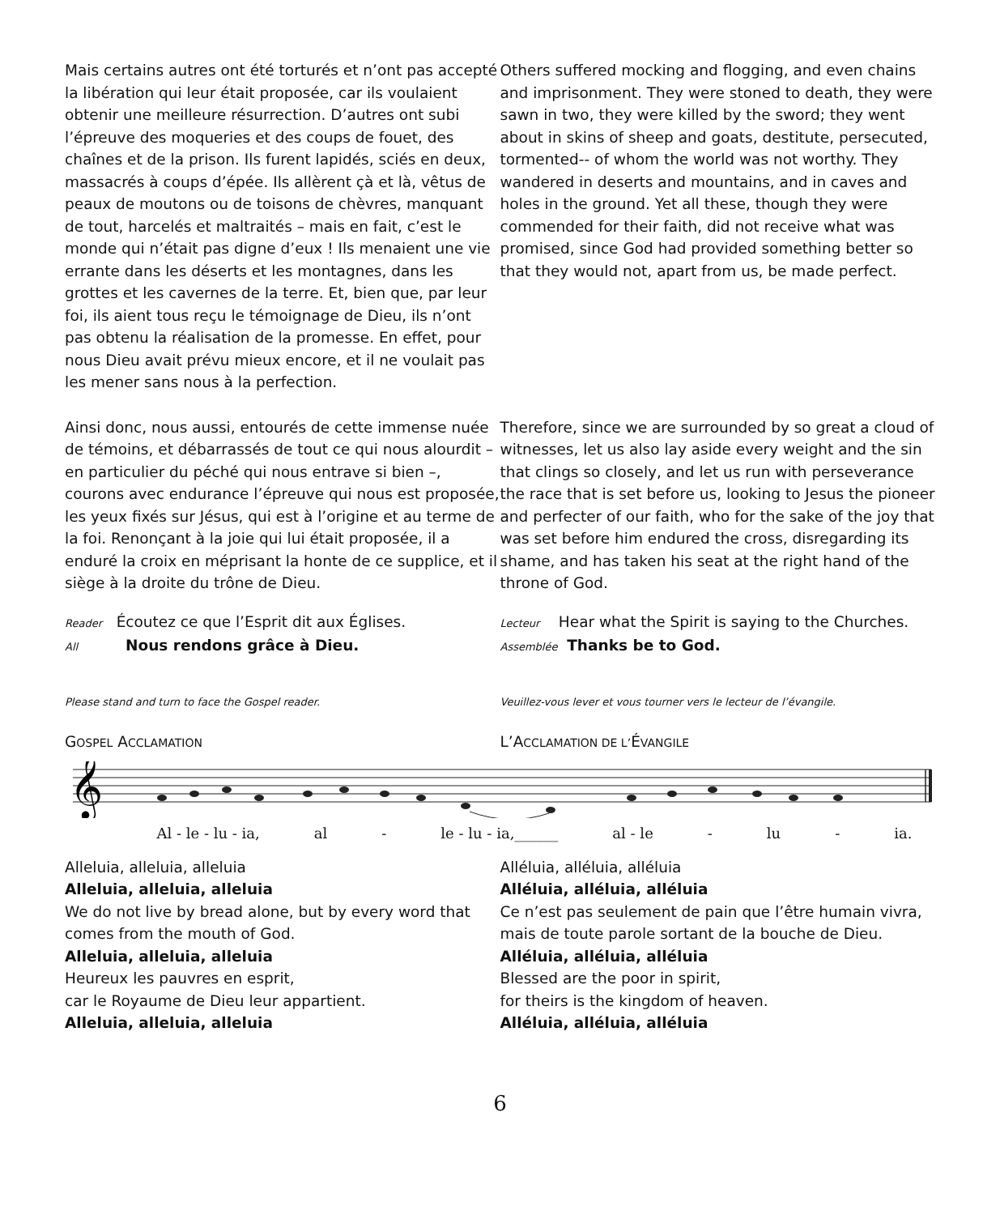Mais certains autres ont été torturés et n’ont pas accepté la libération qui leur était proposée, car ils voulaient obtenir une meilleure résurrection. D’autres ont subi l’épreuve des moqueries et des coups de fouet, des chaînes et de la prison. Ils furent lapidés, sciés en deux, massacrés à coups d’épée. Ils allèrent çà et là, vêtus de peaux de moutons ou de toisons de chèvres, manquant de tout, harcelés et maltraités – mais en fait, c’est le monde qui n’était pas digne d’eux ! Ils menaient une vie errante dans les déserts et les montagnes, dans les grottes et les cavernes de la terre. Et, bien que, par leur foi, ils aient tous reçu le témoignage de Dieu, ils n’ont pas obtenu la réalisation de la promesse. En effet, pour nous Dieu avait prévu mieux encore, et il ne voulait pas les mener sans nous à la perfection.
Others suffered mocking and flogging, and even chains and imprisonment. They were stoned to death, they were sawn in two, they were killed by the sword; they went about in skins of sheep and goats, destitute, persecuted, tormented-- of whom the world was not worthy. They wandered in deserts and mountains, and in caves and holes in the ground. Yet all these, though they were commended for their faith, did not receive what was promised, since God had provided something better so that they would not, apart from us, be made perfect.
Ainsi donc, nous aussi, entourés de cette immense nuée de témoins, et débarrassés de tout ce qui nous alourdit – en particulier du péché qui nous entrave si bien –, courons avec endurance l’épreuve qui nous est proposée, les yeux fixés sur Jésus, qui est à l’origine et au terme de la foi. Renonçant à la joie qui lui était proposée, il a enduré la croix en méprisant la honte de ce supplice, et il siège à la droite du trône de Dieu.
Therefore, since we are surrounded by so great a cloud of witnesses, let us also lay aside every weight and the sin that clings so closely, and let us run with perseverance the race that is set before us, looking to Jesus the pioneer and perfecter of our faith, who for the sake of the joy that was set before him endured the cross, disregarding its shame, and has taken his seat at the right hand of the throne of God.
Reader Écoutez ce que l’Esprit dit aux Églises.
All Nous rendons grâce à Dieu.
Lecteur Hear what the Spirit is saying to the Churches.
Assemblée Thanks be to God.
Please stand and turn to face the Gospel reader. Veuillez-vous lever et vous tourner vers le lecteur de l’évangile.
GOSPEL ACCLAMATION
L’ACCLAMATION DE L’ÉVANGILE
𝄞
Al - le - lu - ia, al - le - lu - ia,______ al - le - lu - ia.
Alleluia, alleluia, alleluia
Alleluia, alleluia, alleluia
We do not live by bread alone, but by every word that comes from the mouth of God.
Alleluia, alleluia, alleluia
Heureux les pauvres en esprit,
car le Royaume de Dieu leur appartient.
Alleluia, alleluia, alleluia
Alléluia, alléluia, alléluia
Alléluia, alléluia, alléluia
Ce n’est pas seulement de pain que l’être humain vivra, mais de toute parole sortant de la bouche de Dieu.
Alléluia, alléluia, alléluia
Blessed are the poor in spirit,
for theirs is the kingdom of heaven.
Alléluia, alléluia, alléluia
6